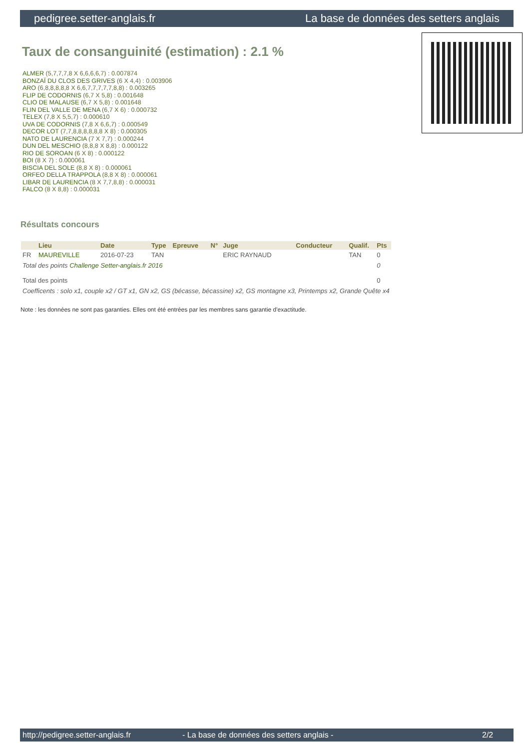pedigree.setter-anglais.fr La base de données des setters anglais
Taux de consanguinité (estimation) : 2.1 %
ALMER (5,7,7,7,8 X 6,6,6,6,7) : 0.007874
BONZAÏ DU CLOS DES GRIVES (6 X 4,4) : 0.003906
ARO (6,8,8,8,8,8 X 6,6,7,7,7,7,7,8,8) : 0.003265
FLIP DE CODORNIS (6,7 X 5,8) : 0.001648
CLIO DE MALAUSE (6,7 X 5,8) : 0.001648
FLIN DEL VALLE DE MENA (6,7 X 6) : 0.000732
TELEX (7,8 X 5,5,7) : 0.000610
UVA DE CODORNIS (7,8 X 6,6,7) : 0.000549
DECOR LOT (7,7,8,8,8,8,8,8 X 8) : 0.000305
NATO DE LAURENCIA (7 X 7,7) : 0.000244
DUN DEL MESCHIO (8,8,8 X 8,8) : 0.000122
RIO DE SOROAN (6 X 8) : 0.000122
BOI (8 X 7) : 0.000061
BISCIA DEL SOLE (8,8 X 8) : 0.000061
ORFEO DELLA TRAPPOLA (8,8 X 8) : 0.000061
LIBAR DE LAURENCIA (8 X 7,7,8,8) : 0.000031
FALCO (8 X 8,8) : 0.000031
Résultats concours
| | Lieu | Date | Type | Epreuve | N° | Juge | Conducteur | Qualif. | Pts |
| --- | --- | --- | --- | --- | --- | --- | --- | --- | --- |
| FR | MAUREVILLE | 2016-07-23 | TAN | | | ERIC RAYNAUD | | TAN | 0 |
| Total des points Challenge Setter-anglais.fr 2016 | | | | | | | | | 0 |
| Total des points | | | | | | | | | 0 |
| Coefficents : solo x1, couple x2 / GT x1, GN x2, GS (bécasse, bécassine) x2, GS montagne x3, Printemps x2, Grande Quête x4 | | | | | | | | | |
Note : les données ne sont pas garanties. Elles ont été entrées par les membres sans garantie d'exactitude.
http://pedigree.setter-anglais.fr - La base de données des setters anglais - 2/2